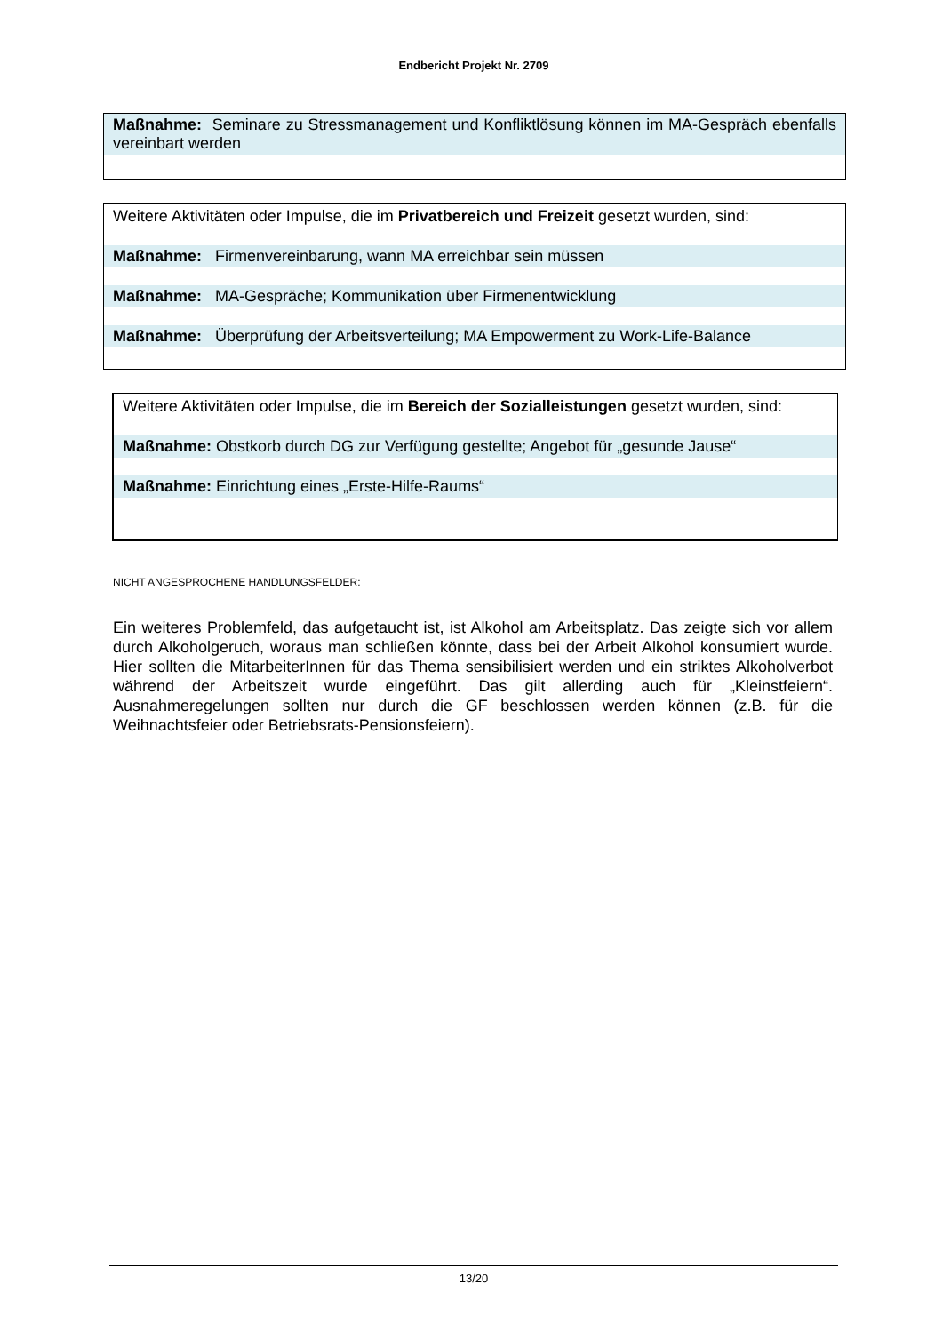Endbericht Projekt Nr. 2709
Maßnahme: Seminare zu Stressmanagement und Konfliktlösung können im MA-Gespräch ebenfalls vereinbart werden
Weitere Aktivitäten oder Impulse, die im Privatbereich und Freizeit gesetzt wurden, sind:
Maßnahme: Firmenvereinbarung, wann MA erreichbar sein müssen
Maßnahme: MA-Gespräche; Kommunikation über Firmenentwicklung
Maßnahme: Überprüfung der Arbeitsverteilung; MA Empowerment zu Work-Life-Balance
Weitere Aktivitäten oder Impulse, die im Bereich der Sozialleistungen gesetzt wurden, sind:
Maßnahme: Obstkorb durch DG zur Verfügung gestellte; Angebot für „gesunde Jause“
Maßnahme: Einrichtung eines „Erste-Hilfe-Raums“
NICHT ANGESPROCHENE HANDLUNGSFELDER:
Ein weiteres Problemfeld, das aufgetaucht ist, ist Alkohol am Arbeitsplatz. Das zeigte sich vor allem durch Alkoholgeruch, woraus man schließen könnte, dass bei der Arbeit Alkohol konsumiert wurde. Hier sollten die MitarbeiterInnen für das Thema sensibilisiert werden und ein striktes Alkoholverbot während der Arbeitszeit wurde eingeführt. Das gilt allerding auch für „Kleinstfeiern“. Ausnahmeregelungen sollten nur durch die GF beschlossen werden können (z.B. für die Weihnachtsfeier oder Betriebsrats-Pensionsfeiern).
13/20